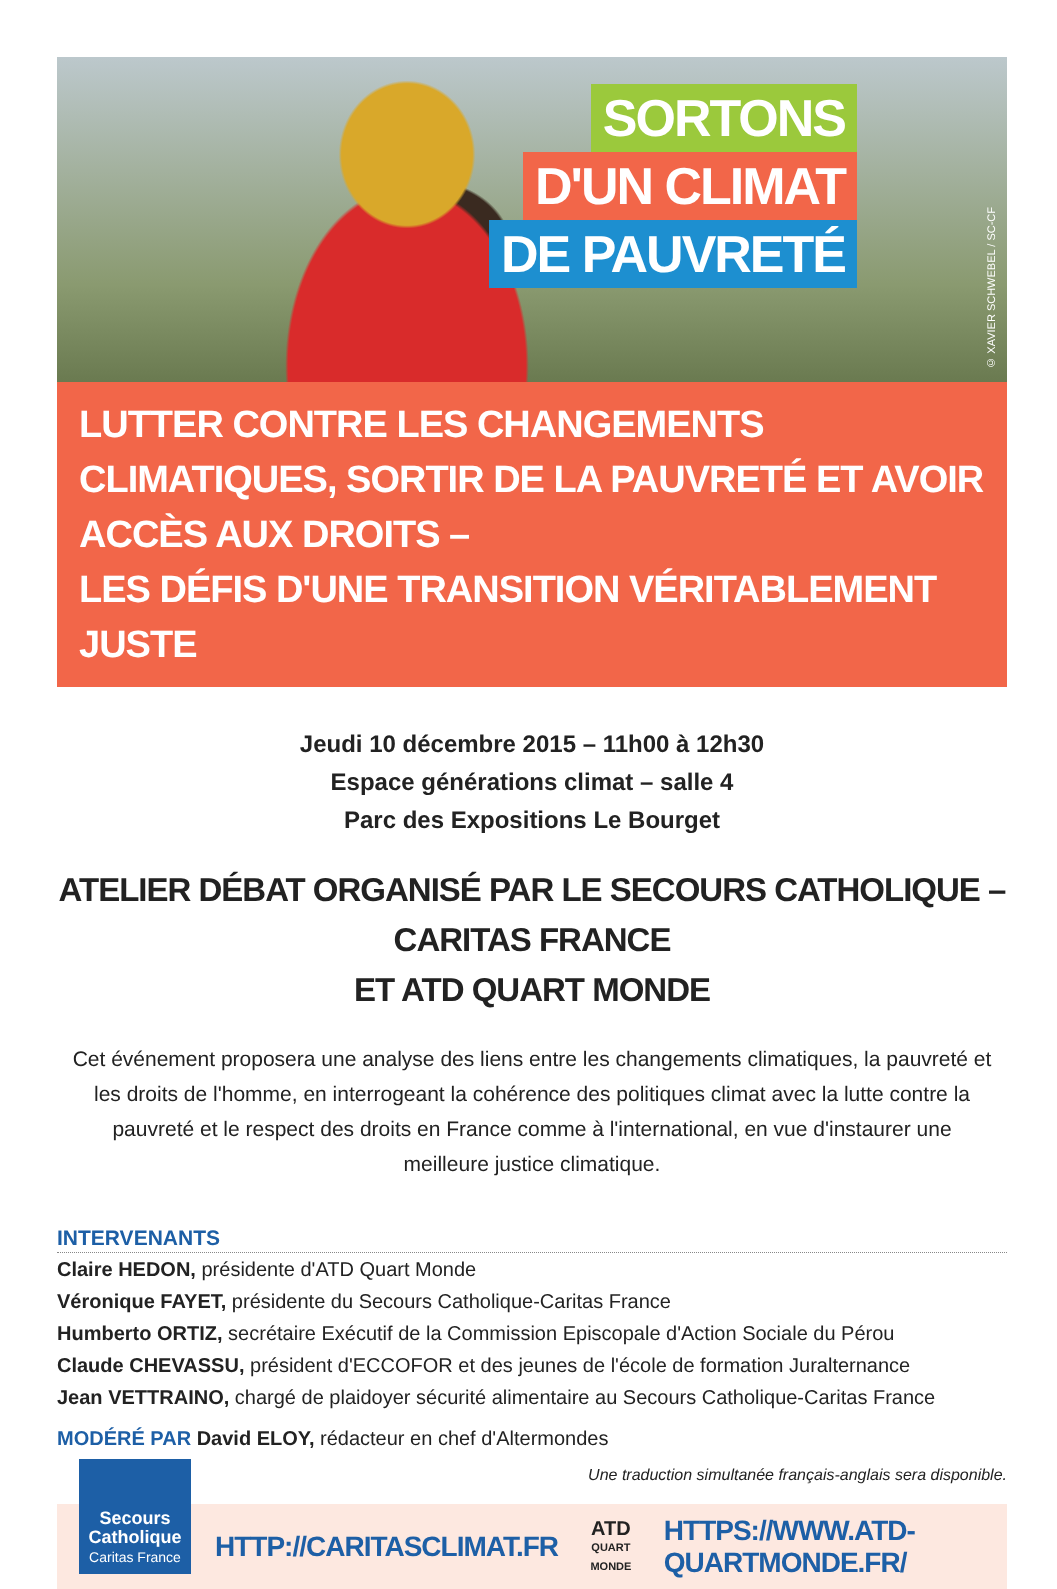SORTONS
D'UN CLIMAT
DE PAUVRETÉ
© XAVIER SCHWEBEL / SC-CF
LUTTER CONTRE LES CHANGEMENTS CLIMATIQUES, SORTIR DE LA PAUVRETÉ ET AVOIR ACCÈS AUX DROITS –
LES DÉFIS D'UNE TRANSITION VÉRITABLEMENT JUSTE
Jeudi 10 décembre 2015 – 11h00 à 12h30
Espace générations climat – salle 4
Parc des Expositions Le Bourget
ATELIER DÉBAT ORGANISÉ PAR LE SECOURS CATHOLIQUE – CARITAS FRANCE
ET ATD QUART MONDE
Cet événement proposera une analyse des liens entre les changements climatiques, la pauvreté et les droits de l'homme, en interrogeant la cohérence des politiques climat avec la lutte contre la pauvreté et le respect des droits en France comme à l'international, en vue d'instaurer une meilleure justice climatique.
INTERVENANTS
Claire HEDON, présidente d'ATD Quart Monde
Véronique FAYET, présidente du Secours Catholique-Caritas France
Humberto ORTIZ, secrétaire Exécutif de la Commission Episcopale d'Action Sociale du Pérou
Claude CHEVASSU, président d'ECCOFOR et des jeunes de l'école de formation Juralternance
Jean VETTRAINO, chargé de plaidoyer sécurité alimentaire au Secours Catholique-Caritas France
MODÉRÉ PAR David ELOY, rédacteur en chef d'Altermondes
Une traduction simultanée français-anglais sera disponible.
Secours
Catholique
Caritas France
HTTP://CARITASCLIMAT.FR
ATD
QUART MONDE
HTTPS://WWW.ATD-QUARTMONDE.FR/